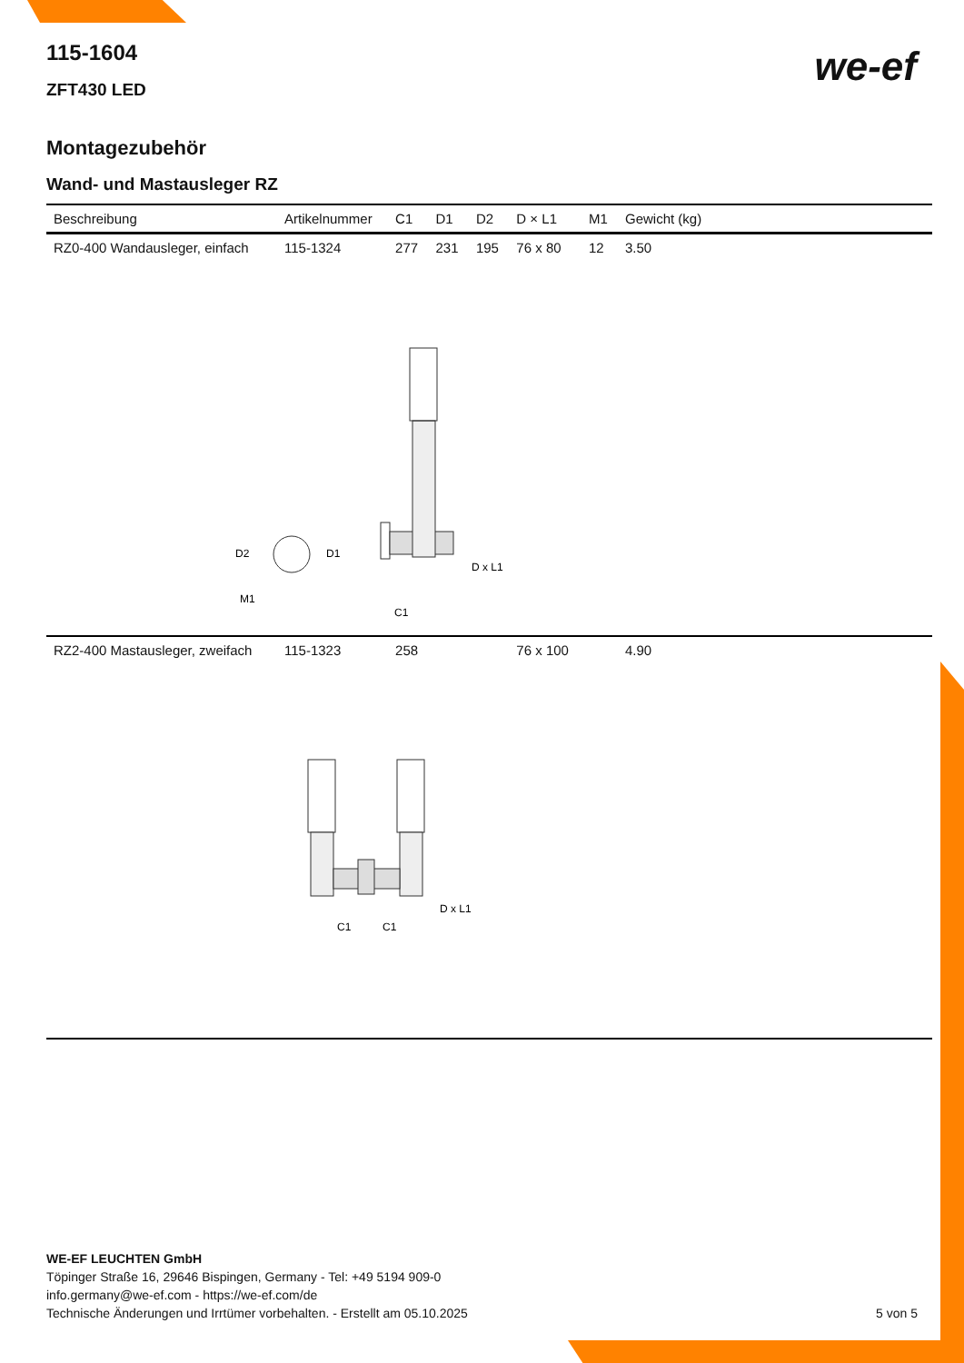we-ef
115-1604
ZFT430 LED
Montagezubehör
Wand- und Mastausleger RZ
| Beschreibung | Artikelnummer | C1 | D1 | D2 | D × L1 | M1 | Gewicht (kg) |
| --- | --- | --- | --- | --- | --- | --- | --- |
| RZ0-400 Wandausleger, einfach | 115-1324 | 277 | 231 | 195 | 76 x 80 | 12 | 3.50 |
| D2 D1 M1 D x L1 C1 | | | | | | | |
| RZ2-400 Mastausleger, zweifach | 115-1323 | 258 | | | 76 x 100 | | 4.90 |
| D x L1 C1 C1 | | | | | | | |
WE-EF LEUCHTEN GmbH
Töpinger Straße 16, 29646 Bispingen, Germany - Tel: +49 5194 909-0
info.germany@we-ef.com - https://we-ef.com/de
Technische Änderungen und Irrtümer vorbehalten. - Erstellt am 05.10.2025 5 von 5